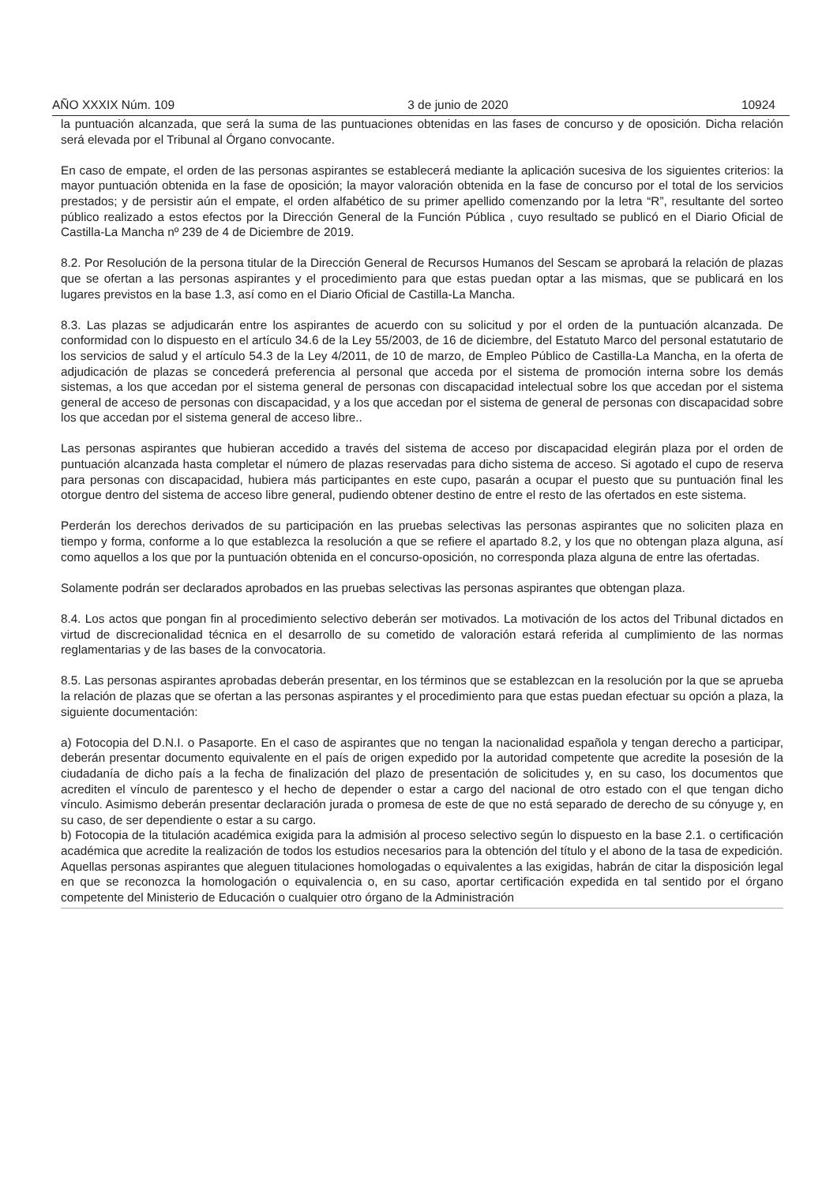AÑO XXXIX Núm. 109 3 de junio de 2020 10924
la puntuación alcanzada, que será la suma de las puntuaciones obtenidas en las fases de concurso y de oposición. Dicha relación será elevada por el Tribunal al Órgano convocante.
En caso de empate, el orden de las personas aspirantes se establecerá mediante la aplicación sucesiva de los siguientes criterios: la mayor puntuación obtenida en la fase de oposición; la mayor valoración obtenida en la fase de concurso por el total de los servicios prestados; y de persistir aún el empate, el orden alfabético de su primer apellido comenzando por la letra “R”, resultante del sorteo público realizado a estos efectos por la Dirección General de la Función Pública , cuyo resultado se publicó en el Diario Oficial de Castilla-La Mancha nº 239 de 4 de Diciembre de 2019.
8.2. Por Resolución de la persona titular de la Dirección General de Recursos Humanos del Sescam se aprobará la relación de plazas que se ofertan a las personas aspirantes y el procedimiento para que estas puedan optar a las mismas, que se publicará en los lugares previstos en la base 1.3, así como en el Diario Oficial de Castilla-La Mancha.
8.3. Las plazas se adjudicarán entre los aspirantes de acuerdo con su solicitud y por el orden de la puntuación alcanzada. De conformidad con lo dispuesto en el artículo 34.6 de la Ley 55/2003, de 16 de diciembre, del Estatuto Marco del personal estatutario de los servicios de salud y el artículo 54.3 de la Ley 4/2011, de 10 de marzo, de Empleo Público de Castilla-La Mancha, en la oferta de adjudicación de plazas se concederá preferencia al personal que acceda por el sistema de promoción interna sobre los demás sistemas, a los que accedan por el sistema general de personas con discapacidad intelectual sobre los que accedan por el sistema general de acceso de personas con discapacidad, y a los que accedan por el sistema de general de personas con discapacidad sobre los que accedan por el sistema general de acceso libre..
Las personas aspirantes que hubieran accedido a través del sistema de acceso por discapacidad elegirán plaza por el orden de puntuación alcanzada hasta completar el número de plazas reservadas para dicho sistema de acceso. Si agotado el cupo de reserva para personas con discapacidad, hubiera más participantes en este cupo, pasarán a ocupar el puesto que su puntuación final les otorgue dentro del sistema de acceso libre general, pudiendo obtener destino de entre el resto de las ofertados en este sistema.
Perderán los derechos derivados de su participación en las pruebas selectivas las personas aspirantes que no soliciten plaza en tiempo y forma, conforme a lo que establezca la resolución a que se refiere el apartado 8.2, y los que no obtengan plaza alguna, así como aquellos a los que por la puntuación obtenida en el concurso-oposición, no corresponda plaza alguna de entre las ofertadas.
Solamente podrán ser declarados aprobados en las pruebas selectivas las personas aspirantes que obtengan plaza.
8.4. Los actos que pongan fin al procedimiento selectivo deberán ser motivados. La motivación de los actos del Tribunal dictados en virtud de discrecionalidad técnica en el desarrollo de su cometido de valoración estará referida al cumplimiento de las normas reglamentarias y de las bases de la convocatoria.
8.5. Las personas aspirantes aprobadas deberán presentar, en los términos que se establezcan en la resolución por la que se aprueba la relación de plazas que se ofertan a las personas aspirantes y el procedimiento para que estas puedan efectuar su opción a plaza, la siguiente documentación:
a) Fotocopia del D.N.I. o Pasaporte. En el caso de aspirantes que no tengan la nacionalidad española y tengan derecho a participar, deberán presentar documento equivalente en el país de origen expedido por la autoridad competente que acredite la posesión de la ciudadanía de dicho país a la fecha de finalización del plazo de presentación de solicitudes y, en su caso, los documentos que acrediten el vínculo de parentesco y el hecho de depender o estar a cargo del nacional de otro estado con el que tengan dicho vínculo. Asimismo deberán presentar declaración jurada o promesa de este de que no está separado de derecho de su cónyuge y, en su caso, de ser dependiente o estar a su cargo.
b) Fotocopia de la titulación académica exigida para la admisión al proceso selectivo según lo dispuesto en la base 2.1. o certificación académica que acredite la realización de todos los estudios necesarios para la obtención del título y el abono de la tasa de expedición.
Aquellas personas aspirantes que aleguen titulaciones homologadas o equivalentes a las exigidas, habrán de citar la disposición legal en que se reconozca la homologación o equivalencia o, en su caso, aportar certificación expedida en tal sentido por el órgano competente del Ministerio de Educación o cualquier otro órgano de la Administración